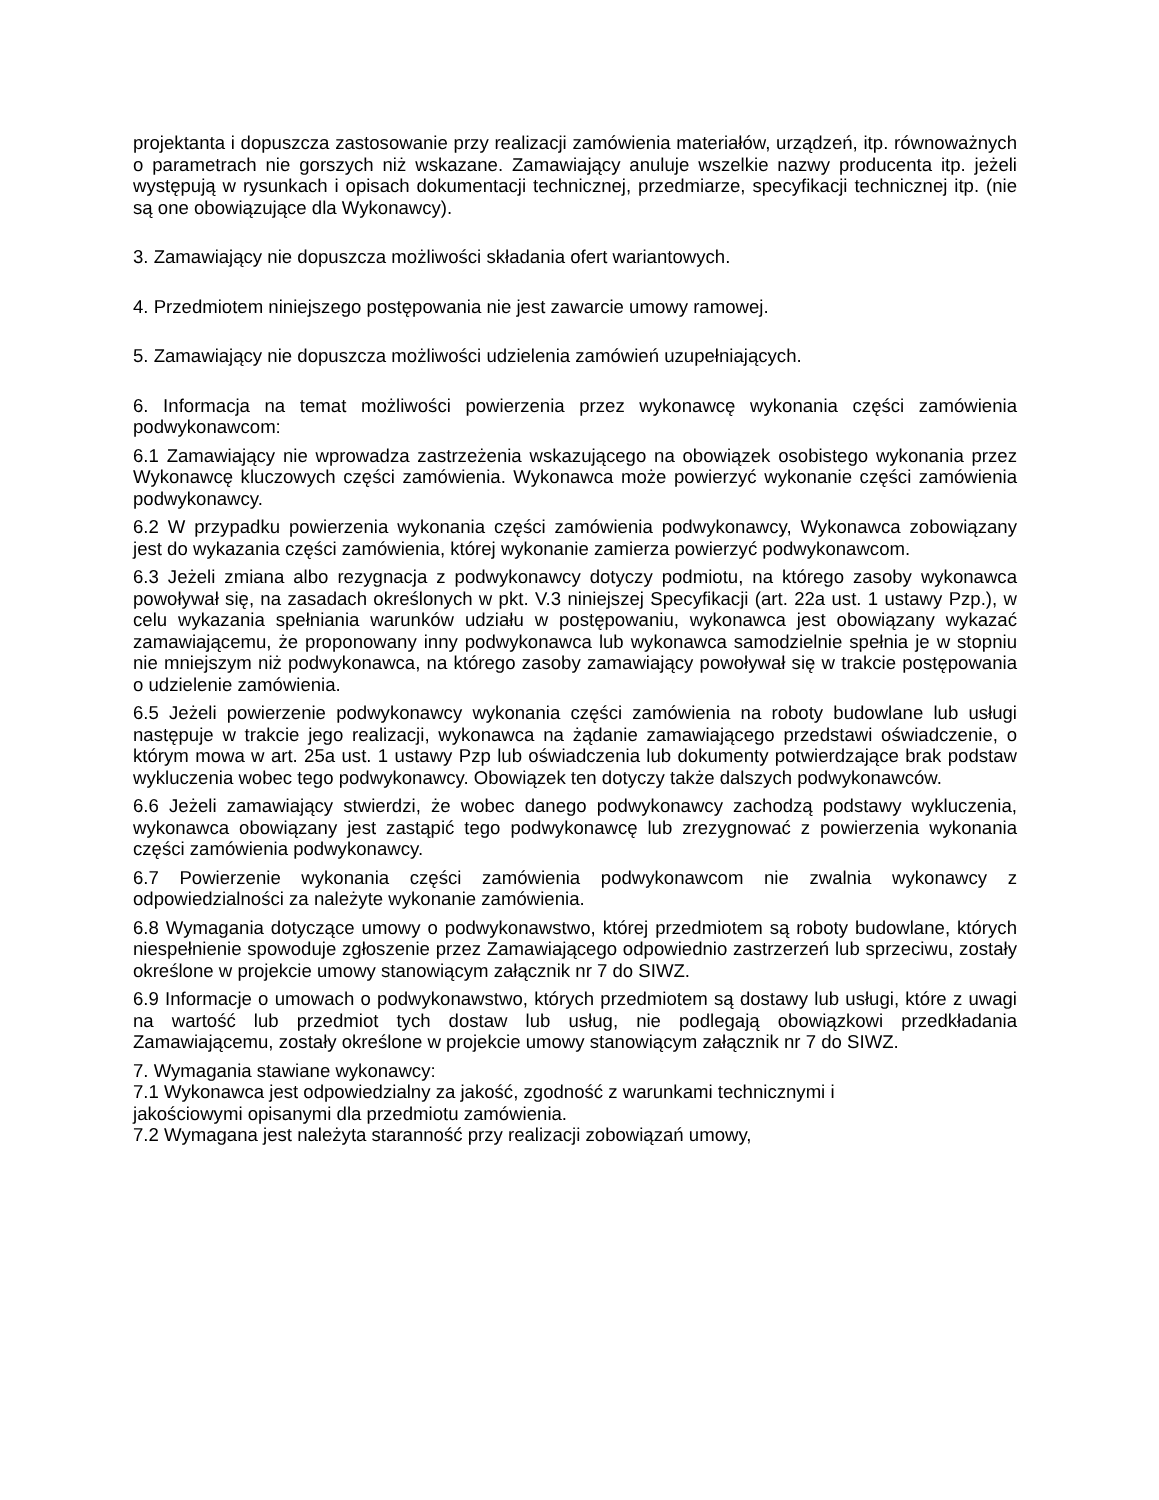projektanta i dopuszcza zastosowanie przy realizacji zamówienia materiałów, urządzeń, itp. równoważnych o parametrach nie gorszych niż wskazane. Zamawiający anuluje wszelkie nazwy producenta itp. jeżeli występują w rysunkach i opisach dokumentacji technicznej, przedmiarze, specyfikacji technicznej itp. (nie są one obowiązujące dla Wykonawcy).
3. Zamawiający nie dopuszcza możliwości składania ofert wariantowych.
4. Przedmiotem niniejszego postępowania nie jest zawarcie umowy ramowej.
5. Zamawiający nie dopuszcza możliwości udzielenia zamówień uzupełniających.
6. Informacja na temat możliwości powierzenia przez wykonawcę wykonania części zamówienia podwykonawcom:
6.1 Zamawiający nie wprowadza zastrzeżenia wskazującego na obowiązek osobistego wykonania przez Wykonawcę kluczowych części zamówienia. Wykonawca może powierzyć wykonanie części zamówienia podwykonawcy.
6.2 W przypadku powierzenia wykonania części zamówienia podwykonawcy, Wykonawca zobowiązany jest do wykazania części zamówienia, której wykonanie zamierza powierzyć podwykonawcom.
6.3 Jeżeli zmiana albo rezygnacja z podwykonawcy dotyczy podmiotu, na którego zasoby wykonawca powoływał się, na zasadach określonych w pkt. V.3 niniejszej Specyfikacji (art. 22a ust. 1 ustawy Pzp.), w celu wykazania spełniania warunków udziału w postępowaniu, wykonawca jest obowiązany wykazać zamawiającemu, że proponowany inny podwykonawca lub wykonawca samodzielnie spełnia je w stopniu nie mniejszym niż podwykonawca, na którego zasoby zamawiający powoływał się w trakcie postępowania o udzielenie zamówienia.
6.5 Jeżeli powierzenie podwykonawcy wykonania części zamówienia na roboty budowlane lub usługi następuje w trakcie jego realizacji, wykonawca na żądanie zamawiającego przedstawi oświadczenie, o którym mowa w art. 25a ust. 1 ustawy Pzp lub oświadczenia lub dokumenty potwierdzające brak podstaw wykluczenia wobec tego podwykonawcy. Obowiązek ten dotyczy także dalszych podwykonawców.
6.6 Jeżeli zamawiający stwierdzi, że wobec danego podwykonawcy zachodzą podstawy wykluczenia, wykonawca obowiązany jest zastąpić tego podwykonawcę lub zrezygnować z powierzenia wykonania części zamówienia podwykonawcy.
6.7 Powierzenie wykonania części zamówienia podwykonawcom nie zwalnia wykonawcy z odpowiedzialności za należyte wykonanie zamówienia.
6.8 Wymagania dotyczące umowy o podwykonawstwo, której przedmiotem są roboty budowlane, których niespełnienie spowoduje zgłoszenie przez Zamawiającego odpowiednio zastrzerzeń lub sprzeciwu, zostały określone w projekcie umowy stanowiącym załącznik nr 7 do SIWZ.
6.9 Informacje o umowach o podwykonawstwo, których przedmiotem są dostawy lub usługi, które z uwagi na wartość lub przedmiot tych dostaw lub usług, nie podlegają obowiązkowi przedkładania Zamawiającemu, zostały określone w projekcie umowy stanowiącym załącznik nr 7 do SIWZ.
7. Wymagania stawiane wykonawcy:
7.1 Wykonawca jest odpowiedzialny za jakość, zgodność z warunkami technicznymi i
jakościowymi opisanymi dla przedmiotu zamówienia.
7.2 Wymagana jest należyta staranność przy realizacji zobowiązań umowy,